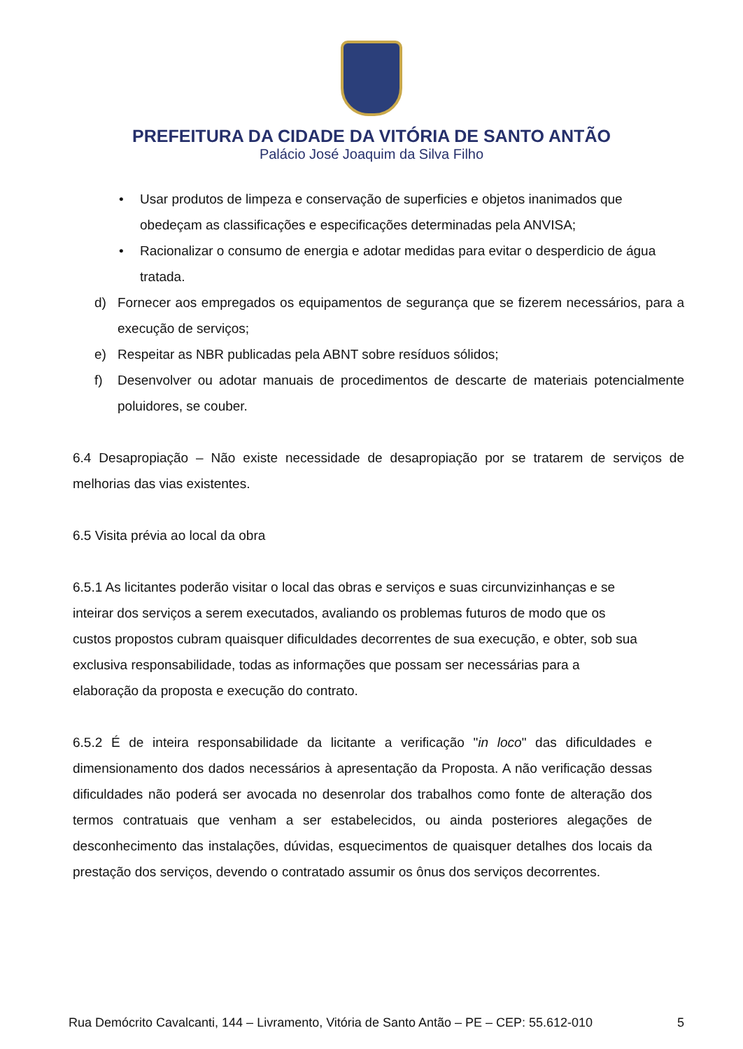PREFEITURA DA CIDADE DA VITÓRIA DE SANTO ANTÃO
Palácio José Joaquim da Silva Filho
• Usar produtos de limpeza e conservação de superficies e objetos inanimados que obedeçam as classificações e especificações determinadas pela ANVISA;
• Racionalizar o consumo de energia e adotar medidas para evitar o desperdicio de água tratada.
d) Fornecer aos empregados os equipamentos de segurança que se fizerem necessários, para a execução de serviços;
e) Respeitar as NBR publicadas pela ABNT sobre resíduos sólidos;
f) Desenvolver ou adotar manuais de procedimentos de descarte de materiais potencialmente poluidores, se couber.
6.4 Desapropiação – Não existe necessidade de desapropiação por se tratarem de serviços de melhorias das vias existentes.
6.5 Visita prévia ao local da obra
6.5.1 As licitantes poderão visitar o local das obras e serviços e suas circunvizinhanças e se inteirar dos serviços a serem executados, avaliando os problemas futuros de modo que os custos propostos cubram quaisquer dificuldades decorrentes de sua execução, e obter, sob sua exclusiva responsabilidade, todas as informações que possam ser necessárias para a elaboração da proposta e execução do contrato.
6.5.2 É de inteira responsabilidade da licitante a verificação "in loco" das dificuldades e dimensionamento dos dados necessários à apresentação da Proposta. A não verificação dessas dificuldades não poderá ser avocada no desenrolar dos trabalhos como fonte de alteração dos termos contratuais que venham a ser estabelecidos, ou ainda posteriores alegações de desconhecimento das instalações, dúvidas, esquecimentos de quaisquer detalhes dos locais da prestação dos serviços, devendo o contratado assumir os ônus dos serviços decorrentes.
Rua Demócrito Cavalcanti, 144 – Livramento, Vitória de Santo Antão – PE – CEP: 55.612-010 5